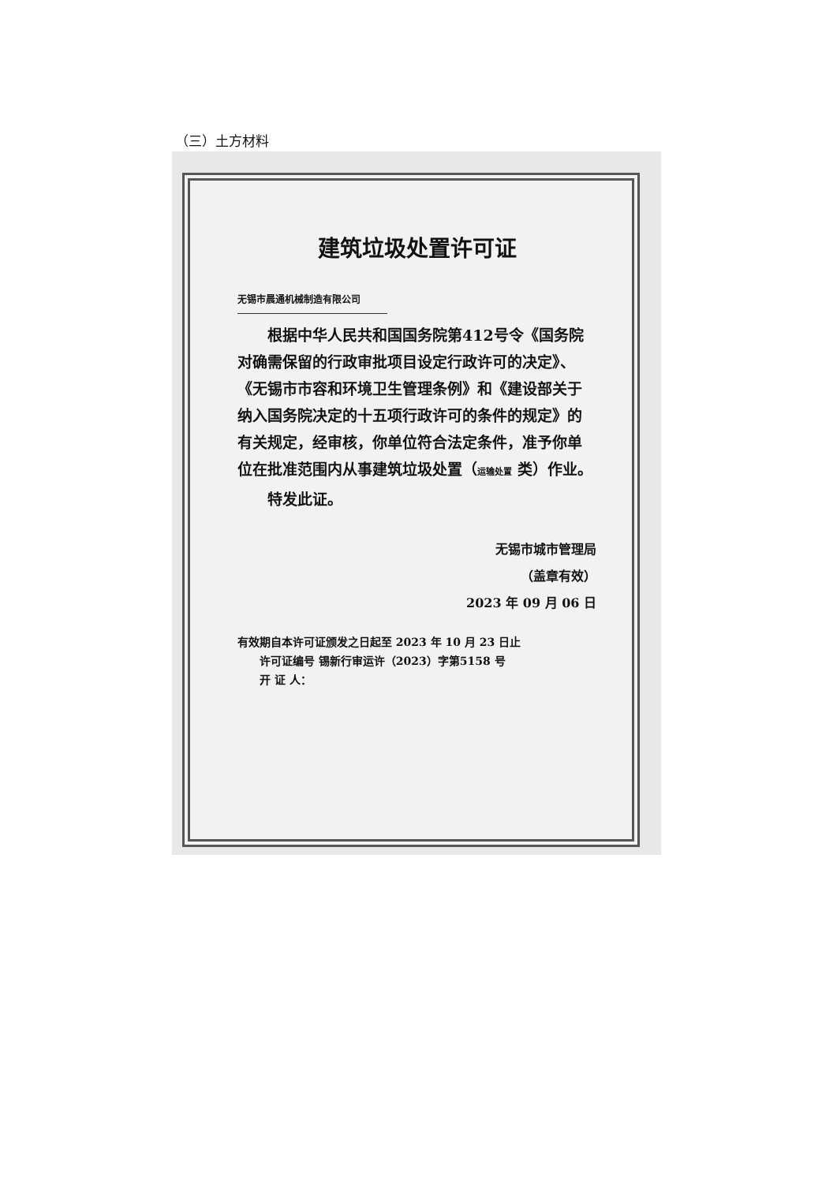（三）土方材料
建筑垃圾处置许可证
无锡市晨通机械制造有限公司
  根据中华人民共和国国务院第412号令《国务院对确需保留的行政审批项目设定行政许可的决定》、《无锡市市容和环境卫生管理条例》和《建设部关于纳入国务院决定的十五项行政许可的条件的规定》的有关规定，经审核，你单位符合法定条件，准予你单位在批准范围内从事建筑垃圾处置（运输处置 类）作业。
  特发此证。
无锡市城市管理局
（盖章有效）
2023 年 09 月 06 日
有效期自本许可证颁发之日起至 2023 年 10 月 23 日止
  许可证编号 锡新行审运许（2023）字第5158 号
  开 证 人：